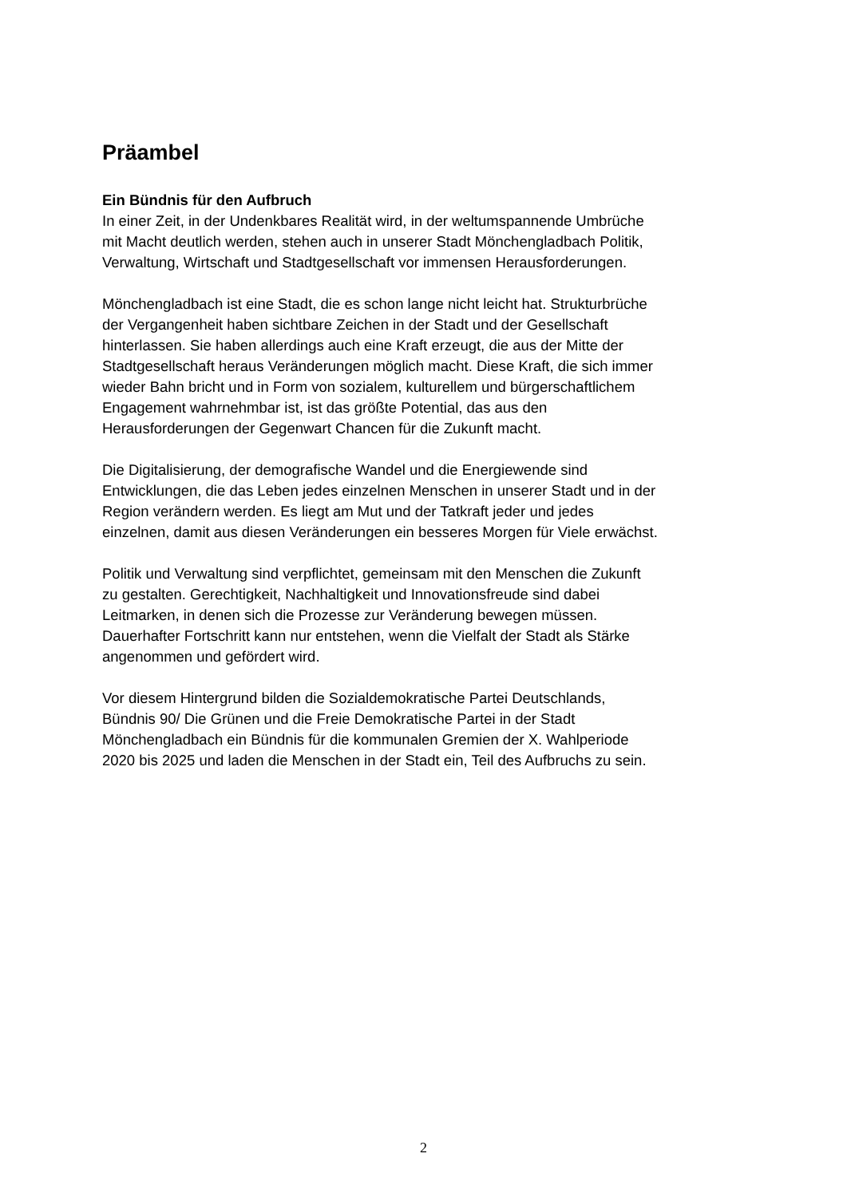Präambel
Ein Bündnis für den Aufbruch
In einer Zeit, in der Undenkbares Realität wird, in der weltumspannende Umbrüche
mit Macht deutlich werden, stehen auch in unserer Stadt Mönchengladbach Politik,
Verwaltung, Wirtschaft und Stadtgesellschaft vor immensen Herausforderungen.
Mönchengladbach ist eine Stadt, die es schon lange nicht leicht hat. Strukturbrüche
der Vergangenheit haben sichtbare Zeichen in der Stadt und der Gesellschaft
hinterlassen. Sie haben allerdings auch eine Kraft erzeugt, die aus der Mitte der
Stadtgesellschaft heraus Veränderungen möglich macht. Diese Kraft, die sich immer
wieder Bahn bricht und in Form von sozialem, kulturellem und bürgerschaftlichem
Engagement wahrnehmbar ist, ist das größte Potential, das aus den
Herausforderungen der Gegenwart Chancen für die Zukunft macht.
Die Digitalisierung, der demografische Wandel und die Energiewende sind
Entwicklungen, die das Leben jedes einzelnen Menschen in unserer Stadt und in der
Region verändern werden. Es liegt am Mut und der Tatkraft jeder und jedes
einzelnen, damit aus diesen Veränderungen ein besseres Morgen für Viele erwächst.
Politik und Verwaltung sind verpflichtet, gemeinsam mit den Menschen die Zukunft
zu gestalten. Gerechtigkeit, Nachhaltigkeit und Innovationsfreude sind dabei
Leitmarken, in denen sich die Prozesse zur Veränderung bewegen müssen.
Dauerhafter Fortschritt kann nur entstehen, wenn die Vielfalt der Stadt als Stärke
angenommen und gefördert wird.
Vor diesem Hintergrund bilden die Sozialdemokratische Partei Deutschlands,
Bündnis 90/ Die Grünen und die Freie Demokratische Partei in der Stadt
Mönchengladbach ein Bündnis für die kommunalen Gremien der X. Wahlperiode
2020 bis 2025 und laden die Menschen in der Stadt ein, Teil des Aufbruchs zu sein.
2